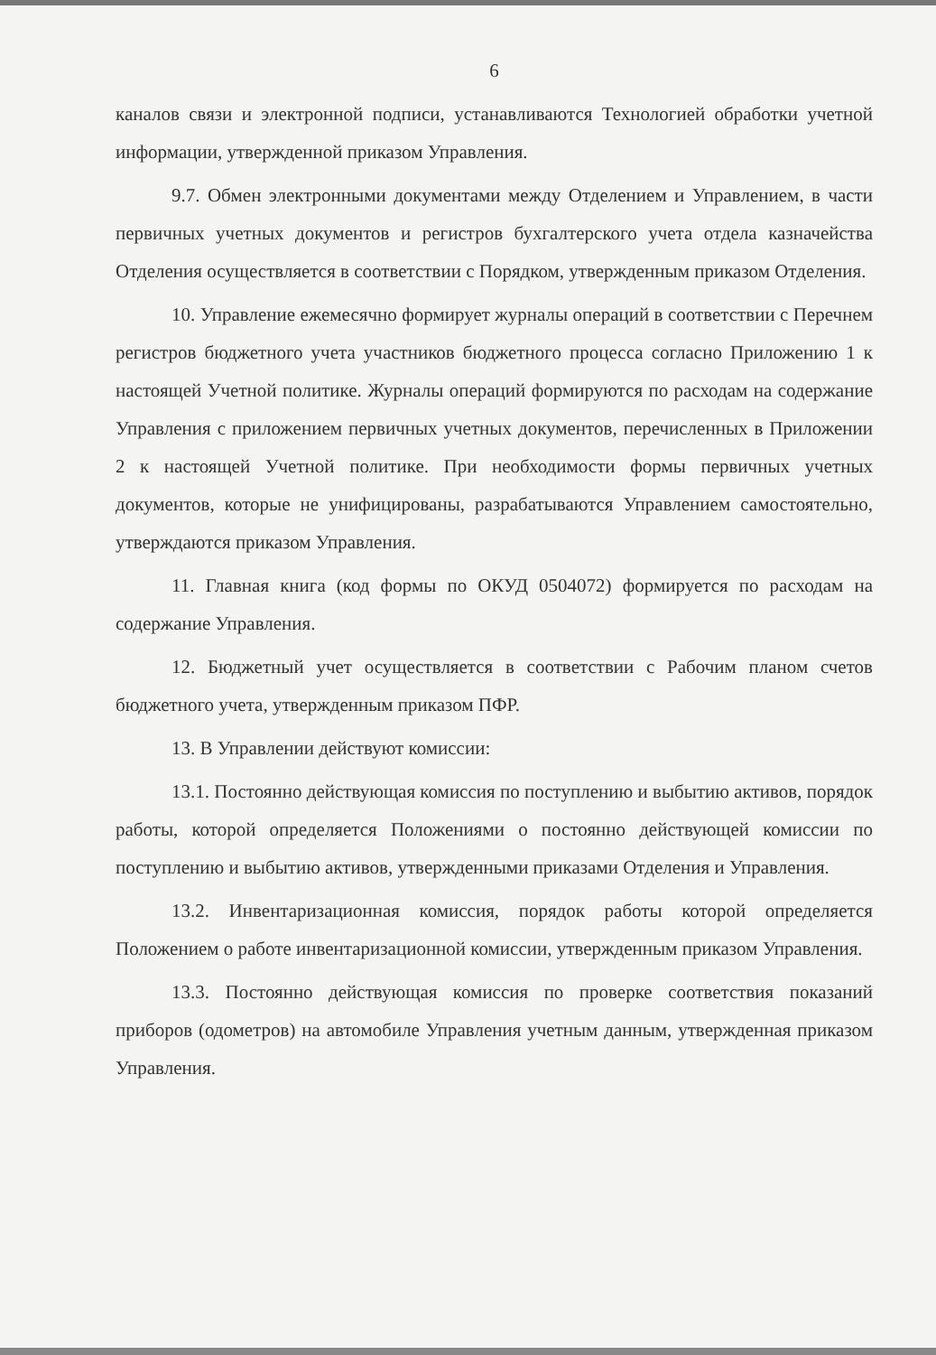6
каналов связи и электронной подписи, устанавливаются Технологией обработки учетной информации, утвержденной приказом Управления.
9.7. Обмен электронными документами между Отделением и Управлением, в части первичных учетных документов и регистров бухгалтерского учета отдела казначейства Отделения осуществляется в соответствии с Порядком, утвержденным приказом Отделения.
10. Управление ежемесячно формирует журналы операций в соответствии с Перечнем регистров бюджетного учета участников бюджетного процесса согласно Приложению 1 к настоящей Учетной политике. Журналы операций формируются по расходам на содержание Управления с приложением первичных учетных документов, перечисленных в Приложении 2 к настоящей Учетной политике. При необходимости формы первичных учетных документов, которые не унифицированы, разрабатываются Управлением самостоятельно, утверждаются приказом Управления.
11. Главная книга (код формы по ОКУД 0504072) формируется по расходам на содержание Управления.
12. Бюджетный учет осуществляется в соответствии с Рабочим планом счетов бюджетного учета, утвержденным приказом ПФР.
13. В Управлении действуют комиссии:
13.1. Постоянно действующая комиссия по поступлению и выбытию активов, порядок работы, которой определяется Положениями о постоянно действующей комиссии по поступлению и выбытию активов, утвержденными приказами Отделения и Управления.
13.2. Инвентаризационная комиссия, порядок работы которой определяется Положением о работе инвентаризационной комиссии, утвержденным приказом Управления.
13.3. Постоянно действующая комиссия по проверке соответствия показаний приборов (одометров) на автомобиле Управления учетным данным, утвержденная приказом Управления.